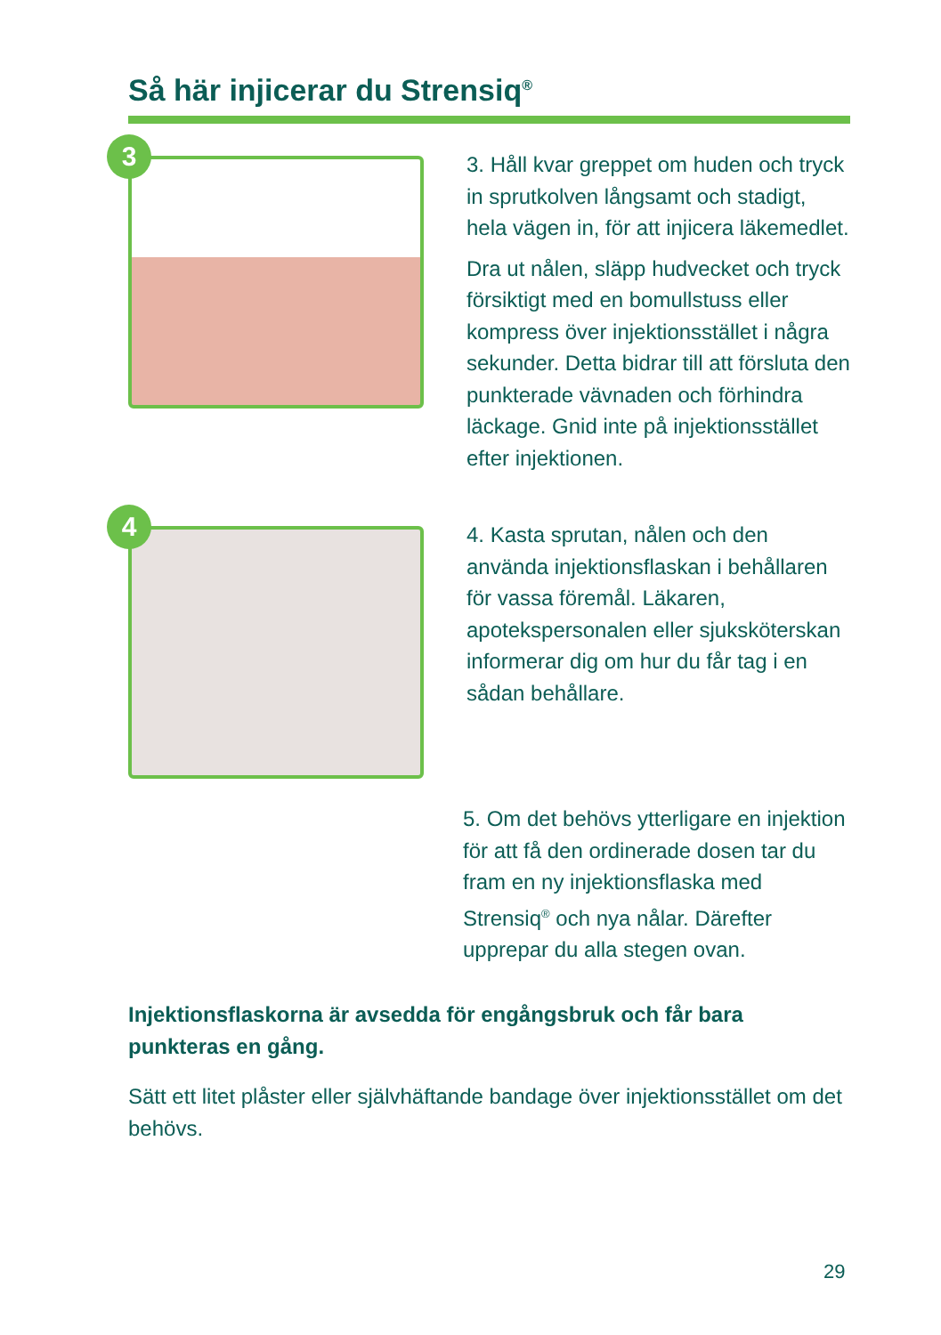Så här injicerar du Strensiq<sup>®</sup>
3
3. Håll kvar greppet om huden och tryck in sprutkolven långsamt och stadigt, hela vägen in, för att injicera läkemedlet.
Dra ut nålen, släpp hudvecket och tryck försiktigt med en bomullstuss eller kompress över injektionsstället i några sekunder. Detta bidrar till att försluta den punkterade vävnaden och förhindra läckage. Gnid inte på injektionsstället efter injektionen.
4
4. Kasta sprutan, nålen och den använda injektionsflaskan i behållaren för vassa föremål. Läkaren, apotekspersonalen eller sjuksköterskan informerar dig om hur du får tag i en sådan behållare.
5. Om det behövs ytterligare en injektion för att få den ordinerade dosen tar du fram en ny injektionsflaska med Strensiq<sup>®</sup> och nya nålar. Därefter upprepar du alla stegen ovan.
Injektionsflaskorna är avsedda för engångsbruk och får bara punkteras en gång.
Sätt ett litet plåster eller självhäftande bandage över injektionsstället om det behövs.
29